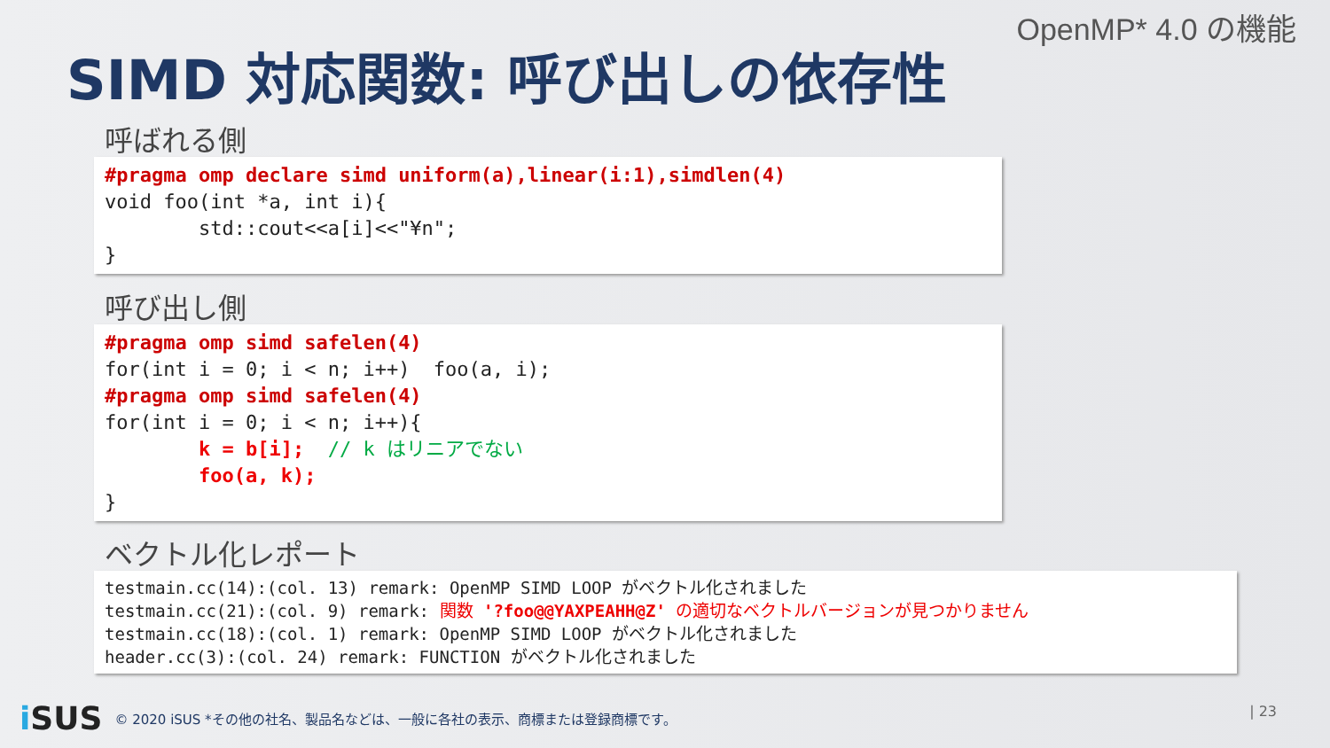OpenMP* 4.0 の機能
SIMD 対応関数: 呼び出しの依存性
呼ばれる側
#pragma omp declare simd uniform(a),linear(i:1),simdlen(4) void foo(int *a, int i){ std::cout<<a[i]<<"¥n"; }
呼び出し側
#pragma omp simd safelen(4) for(int i = 0; i < n; i++) foo(a, i); #pragma omp simd safelen(4) for(int i = 0; i < n; i++){ k = b[i]; // k はリニアでない foo(a, k); }
ベクトル化レポート
testmain.cc(14):(col. 13) remark: OpenMP SIMD LOOP がベクトル化されました testmain.cc(21):(col. 9) remark: 関数 '?foo@@YAXPEAHH@Z' の適切なベクトルバージョンが見つかりません testmain.cc(18):(col. 1) remark: OpenMP SIMD LOOP がベクトル化されました header.cc(3):(col. 24) remark: FUNCTION がベクトル化されました
i SUS © 2020 iSUS *その他の社名、製品名などは、一般に各社の表示、商標または登録商標です。
| 23